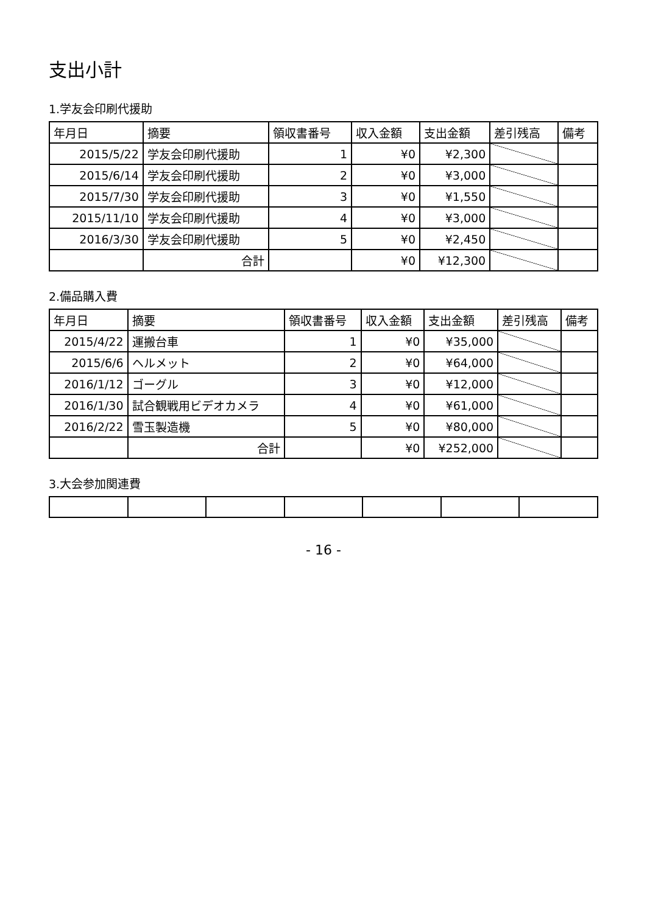支出小計
1.学友会印刷代援助
| 年月日 | 摘要 | 領収書番号 | 収入金額 | 支出金額 | 差引残高 | 備考 |
| --- | --- | --- | --- | --- | --- | --- |
| 2015/5/22 | 学友会印刷代援助 | 1 | ¥0 | ¥2,300 | | |
| 2015/6/14 | 学友会印刷代援助 | 2 | ¥0 | ¥3,000 | | |
| 2015/7/30 | 学友会印刷代援助 | 3 | ¥0 | ¥1,550 | | |
| 2015/11/10 | 学友会印刷代援助 | 4 | ¥0 | ¥3,000 | | |
| 2016/3/30 | 学友会印刷代援助 | 5 | ¥0 | ¥2,450 | | |
| | 合計 | | ¥0 | ¥12,300 | | |
2.備品購入費
| 年月日 | 摘要 | 領収書番号 | 収入金額 | 支出金額 | 差引残高 | 備考 |
| --- | --- | --- | --- | --- | --- | --- |
| 2015/4/22 | 運搬台車 | 1 | ¥0 | ¥35,000 | | |
| 2015/6/6 | ヘルメット | 2 | ¥0 | ¥64,000 | | |
| 2016/1/12 | ゴーグル | 3 | ¥0 | ¥12,000 | | |
| 2016/1/30 | 試合観戦用ビデオカメラ | 4 | ¥0 | ¥61,000 | | |
| 2016/2/22 | 雪玉製造機 | 5 | ¥0 | ¥80,000 | | |
| | 合計 | | ¥0 | ¥252,000 | | |
3.大会参加関連費
- 16 -